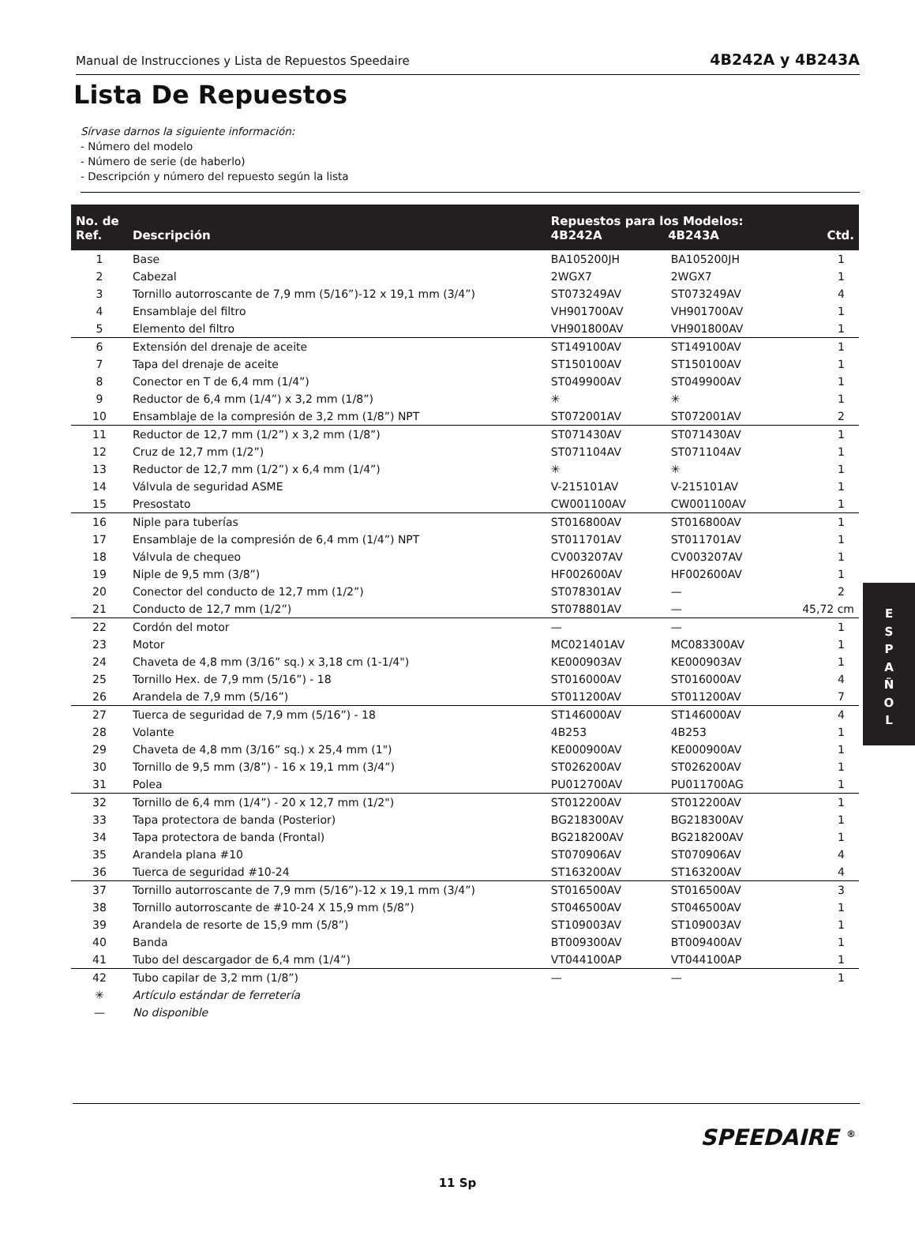Manual de Instrucciones y Lista de Repuestos Speedaire 4B242A y 4B243A
Lista De Repuestos
Sírvase darnos la siguiente información:
- Número del modelo
- Número de serie (de haberlo)
- Descripción y número del repuesto según la lista
| No. de Ref. | Descripción | Repuestos para los Modelos: 4B242A 4B243A | | Ctd. |
| --- | --- | --- | --- | --- |
| 1 | Base | BA105200JH | BA105200JH | 1 |
| 2 | Cabezal | 2WGX7 | 2WGX7 | 1 |
| 3 | Tornillo autorroscante de 7,9 mm (5/16”)-12 x 19,1 mm (3/4”) | ST073249AV | ST073249AV | 4 |
| 4 | Ensamblaje del filtro | VH901700AV | VH901700AV | 1 |
| 5 | Elemento del filtro | VH901800AV | VH901800AV | 1 |
| 6 | Extensión del drenaje de aceite | ST149100AV | ST149100AV | 1 |
| 7 | Tapa del drenaje de aceite | ST150100AV | ST150100AV | 1 |
| 8 | Conector en T de 6,4 mm (1/4”) | ST049900AV | ST049900AV | 1 |
| 9 | Reductor de 6,4 mm (1/4”) x 3,2 mm (1/8”) | ✳ | ✳ | 1 |
| 10 | Ensamblaje de la compresión de 3,2 mm (1/8”) NPT | ST072001AV | ST072001AV | 2 |
| 11 | Reductor de 12,7 mm (1/2”) x 3,2 mm (1/8”) | ST071430AV | ST071430AV | 1 |
| 12 | Cruz de 12,7 mm (1/2”) | ST071104AV | ST071104AV | 1 |
| 13 | Reductor de 12,7 mm (1/2”) x 6,4 mm (1/4”) | ✳ | ✳ | 1 |
| 14 | Válvula de seguridad ASME | V-215101AV | V-215101AV | 1 |
| 15 | Presostato | CW001100AV | CW001100AV | 1 |
| 16 | Niple para tuberías | ST016800AV | ST016800AV | 1 |
| 17 | Ensamblaje de la compresión de 6,4 mm (1/4”) NPT | ST011701AV | ST011701AV | 1 |
| 18 | Válvula de chequeo | CV003207AV | CV003207AV | 1 |
| 19 | Niple de 9,5 mm (3/8”) | HF002600AV | HF002600AV | 1 |
| 20 | Conector del conducto de 12,7 mm (1/2”) | ST078301AV | — | 2 |
| 21 | Conducto de 12,7 mm (1/2”) | ST078801AV | — | 45,72 cm |
| 22 | Cordón del motor | — | — | 1 |
| 23 | Motor | MC021401AV | MC083300AV | 1 |
| 24 | Chaveta de 4,8 mm (3/16” sq.) x 3,18 cm (1-1/4") | KE000903AV | KE000903AV | 1 |
| 25 | Tornillo Hex. de 7,9 mm (5/16”) - 18 | ST016000AV | ST016000AV | 4 |
| 26 | Arandela de 7,9 mm (5/16”) | ST011200AV | ST011200AV | 7 |
| 27 | Tuerca de seguridad de 7,9 mm (5/16”) - 18 | ST146000AV | ST146000AV | 4 |
| 28 | Volante | 4B253 | 4B253 | 1 |
| 29 | Chaveta de 4,8 mm (3/16” sq.) x 25,4 mm (1") | KE000900AV | KE000900AV | 1 |
| 30 | Tornillo de 9,5 mm (3/8”) - 16 x 19,1 mm (3/4”) | ST026200AV | ST026200AV | 1 |
| 31 | Polea | PU012700AV | PU011700AG | 1 |
| 32 | Tornillo de 6,4 mm (1/4”) - 20 x 12,7 mm (1/2") | ST012200AV | ST012200AV | 1 |
| 33 | Tapa protectora de banda (Posterior) | BG218300AV | BG218300AV | 1 |
| 34 | Tapa protectora de banda (Frontal) | BG218200AV | BG218200AV | 1 |
| 35 | Arandela plana #10 | ST070906AV | ST070906AV | 4 |
| 36 | Tuerca de seguridad #10-24 | ST163200AV | ST163200AV | 4 |
| 37 | Tornillo autorroscante de 7,9 mm (5/16”)-12 x 19,1 mm (3/4”) | ST016500AV | ST016500AV | 3 |
| 38 | Tornillo autorroscante de #10-24 X 15,9 mm (5/8”) | ST046500AV | ST046500AV | 1 |
| 39 | Arandela de resorte de 15,9 mm (5/8”) | ST109003AV | ST109003AV | 1 |
| 40 | Banda | BT009300AV | BT009400AV | 1 |
| 41 | Tubo del descargador de 6,4 mm (1/4”) | VT044100AP | VT044100AP | 1 |
| 42 | Tubo capilar de 3,2 mm (1/8”) | — | — | 1 |
| ✳ | Artículo estándar de ferretería | | | |
| — | No disponible | | | |
E
S
P
A
Ñ
O
L
SPEEDAIRE <sup>®</sup>
11 Sp